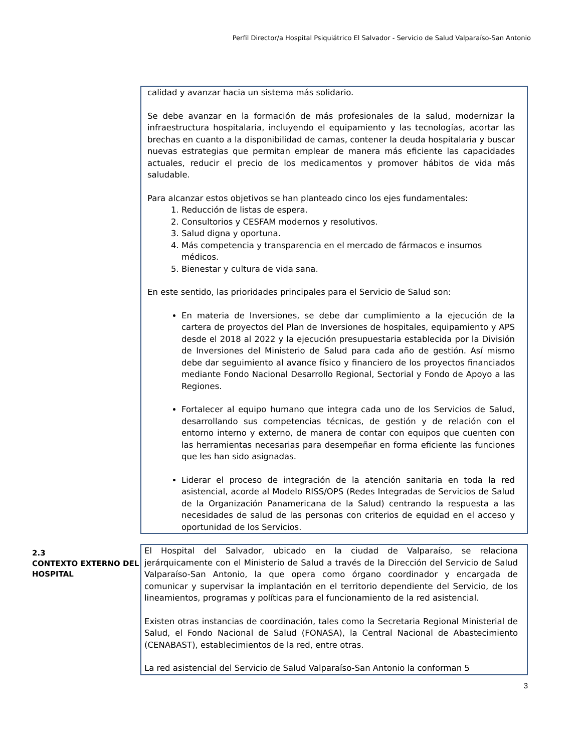Perfil Director/a Hospital Psiquiátrico El Salvador - Servicio de Salud Valparaíso-San Antonio
calidad y avanzar hacia un sistema más solidario.
Se debe avanzar en la formación de más profesionales de la salud, modernizar la infraestructura hospitalaria, incluyendo el equipamiento y las tecnologías, acortar las brechas en cuanto a la disponibilidad de camas, contener la deuda hospitalaria y buscar nuevas estrategias que permitan emplear de manera más eficiente las capacidades actuales, reducir el precio de los medicamentos y promover hábitos de vida más saludable.
Para alcanzar estos objetivos se han planteado cinco los ejes fundamentales:
1. Reducción de listas de espera.
2. Consultorios y CESFAM modernos y resolutivos.
3. Salud digna y oportuna.
4. Más competencia y transparencia en el mercado de fármacos e insumos médicos.
5. Bienestar y cultura de vida sana.
En este sentido, las prioridades principales para el Servicio de Salud son:
En materia de Inversiones, se debe dar cumplimiento a la ejecución de la cartera de proyectos del Plan de Inversiones de hospitales, equipamiento y APS desde el 2018 al 2022 y la ejecución presupuestaria establecida por la División de Inversiones del Ministerio de Salud para cada año de gestión. Así mismo debe dar seguimiento al avance físico y financiero de los proyectos financiados mediante Fondo Nacional Desarrollo Regional, Sectorial y Fondo de Apoyo a las Regiones.
Fortalecer al equipo humano que integra cada uno de los Servicios de Salud, desarrollando sus competencias técnicas, de gestión y de relación con el entorno interno y externo, de manera de contar con equipos que cuenten con las herramientas necesarias para desempeñar en forma eficiente las funciones que les han sido asignadas.
Liderar el proceso de integración de la atención sanitaria en toda la red asistencial, acorde al Modelo RISS/OPS (Redes Integradas de Servicios de Salud de la Organización Panamericana de la Salud) centrando la respuesta a las necesidades de salud de las personas con criterios de equidad en el acceso y oportunidad de los Servicios.
2.3
CONTEXTO EXTERNO DEL HOSPITAL
El Hospital del Salvador, ubicado en la ciudad de Valparaíso, se relaciona jerárquicamente con el Ministerio de Salud a través de la Dirección del Servicio de Salud Valparaíso-San Antonio, la que opera como órgano coordinador y encargada de comunicar y supervisar la implantación en el territorio dependiente del Servicio, de los lineamientos, programas y políticas para el funcionamiento de la red asistencial.
Existen otras instancias de coordinación, tales como la Secretaria Regional Ministerial de Salud, el Fondo Nacional de Salud (FONASA), la Central Nacional de Abastecimiento (CENABAST), establecimientos de la red, entre otras.
La red asistencial del Servicio de Salud Valparaíso-San Antonio la conforman 5
3